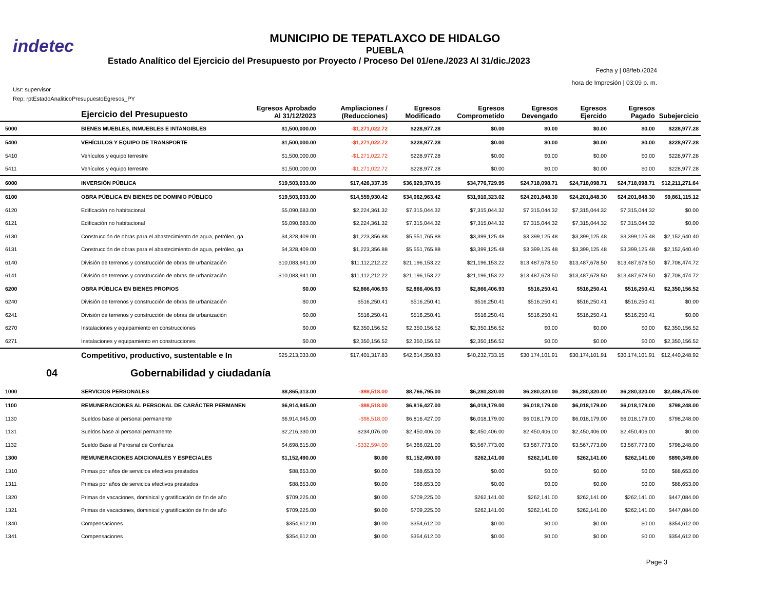indetec
MUNICIPIO DE TEPATLAXCO DE HIDALGO
PUEBLA
Estado Analítico del Ejercicio del Presupuesto por Proyecto / Proceso Del 01/ene./2023 Al 31/dic./2023
Fecha y | 08/feb./2024
hora de Impresión | 03:09 p. m.
Usr: supervisor
Rep: rptEstadoAnaliticoPresupuestoEgresos_PY
| | Ejercicio del Presupuesto | Egresos Aprobado Al 31/12/2023 | Ampliaciones / (Reducciones) | Egresos Modificado | Egresos Comprometido | Egresos Devengado | Egresos Ejercido | Egresos Pagado | Subejercicio |
| --- | --- | --- | --- | --- | --- | --- | --- | --- | --- |
| 5000 | BIENES MUEBLES, INMUEBLES E INTANGIBLES | $1,500,000.00 | -$1,271,022.72 | $228,977.28 | $0.00 | $0.00 | $0.00 | $0.00 | $228,977.28 |
| 5400 | VEHÍCULOS Y EQUIPO DE TRANSPORTE | $1,500,000.00 | -$1,271,022.72 | $228,977.28 | $0.00 | $0.00 | $0.00 | $0.00 | $228,977.28 |
| 5410 | Vehículos y equipo terrestre | $1,500,000.00 | -$1,271,022.72 | $228,977.28 | $0.00 | $0.00 | $0.00 | $0.00 | $228,977.28 |
| 5411 | Vehículos y equipo terrestre | $1,500,000.00 | -$1,271,022.72 | $228,977.28 | $0.00 | $0.00 | $0.00 | $0.00 | $228,977.28 |
| 6000 | INVERSIÓN PÚBLICA | $19,503,033.00 | $17,426,337.35 | $36,929,370.35 | $34,776,729.95 | $24,718,098.71 | $24,718,098.71 | $24,718,098.71 | $12,211,271.64 |
| 6100 | OBRA PÚBLICA EN BIENES DE DOMINIO PÚBLICO | $19,503,033.00 | $14,559,930.42 | $34,062,963.42 | $31,910,323.02 | $24,201,848.30 | $24,201,848.30 | $24,201,848.30 | $9,861,115.12 |
| 6120 | Edificación no habitacional | $5,090,683.00 | $2,224,361.32 | $7,315,044.32 | $7,315,044.32 | $7,315,044.32 | $7,315,044.32 | $7,315,044.32 | $0.00 |
| 6121 | Edificación no habitacional | $5,090,683.00 | $2,224,361.32 | $7,315,044.32 | $7,315,044.32 | $7,315,044.32 | $7,315,044.32 | $7,315,044.32 | $0.00 |
| 6130 | Construcción de obras para el abastecimiento de agua, petróleo, ga | $4,328,409.00 | $1,223,356.88 | $5,551,765.88 | $3,399,125.48 | $3,399,125.48 | $3,399,125.48 | $3,399,125.48 | $2,152,640.40 |
| 6131 | Construcción de obras para el abastecimiento de agua, petróleo, ga | $4,328,409.00 | $1,223,356.88 | $5,551,765.88 | $3,399,125.48 | $3,399,125.48 | $3,399,125.48 | $3,399,125.48 | $2,152,640.40 |
| 6140 | División de terrenos y construcción de obras de urbanización | $10,083,941.00 | $11,112,212.22 | $21,196,153.22 | $21,196,153.22 | $13,487,678.50 | $13,487,678.50 | $13,487,678.50 | $7,708,474.72 |
| 6141 | División de terrenos y construcción de obras de urbanización | $10,083,941.00 | $11,112,212.22 | $21,196,153.22 | $21,196,153.22 | $13,487,678.50 | $13,487,678.50 | $13,487,678.50 | $7,708,474.72 |
| 6200 | OBRA PÚBLICA EN BIENES PROPIOS | $0.00 | $2,866,406.93 | $2,866,406.93 | $2,866,406.93 | $516,250.41 | $516,250.41 | $516,250.41 | $2,350,156.52 |
| 6240 | División de terrenos y construcción de obras de urbanización | $0.00 | $516,250.41 | $516,250.41 | $516,250.41 | $516,250.41 | $516,250.41 | $516,250.41 | $0.00 |
| 6241 | División de terrenos y construcción de obras de urbanización | $0.00 | $516,250.41 | $516,250.41 | $516,250.41 | $516,250.41 | $516,250.41 | $516,250.41 | $0.00 |
| 6270 | Instalaciones y equipamiento en construcciones | $0.00 | $2,350,156.52 | $2,350,156.52 | $2,350,156.52 | $0.00 | $0.00 | $0.00 | $2,350,156.52 |
| 6271 | Instalaciones y equipamiento en construcciones | $0.00 | $2,350,156.52 | $2,350,156.52 | $2,350,156.52 | $0.00 | $0.00 | $0.00 | $2,350,156.52 |
| | Competitivo, productivo, sustentable e In | $25,213,033.00 | $17,401,317.83 | $42,614,350.83 | $40,232,733.15 | $30,174,101.91 | $30,174,101.91 | $30,174,101.91 | $12,440,248.92 |
| 04 | Gobernabilidad y ciudadanía | | | | | | | | |
| 1000 | SERVICIOS PERSONALES | $8,865,313.00 | -$98,518.00 | $8,766,795.00 | $6,280,320.00 | $6,280,320.00 | $6,280,320.00 | $6,280,320.00 | $2,486,475.00 |
| 1100 | REMUNERACIONES AL PERSONAL DE CARÁCTER PERMANEN | $6,914,945.00 | -$98,518.00 | $6,816,427.00 | $6,018,179.00 | $6,018,179.00 | $6,018,179.00 | $6,018,179.00 | $798,248.00 |
| 1130 | Sueldos base al personal permanente | $6,914,945.00 | -$98,518.00 | $6,816,427.00 | $6,018,179.00 | $6,018,179.00 | $6,018,179.00 | $6,018,179.00 | $798,248.00 |
| 1131 | Sueldos base al personal permanente | $2,216,330.00 | $234,076.00 | $2,450,406.00 | $2,450,406.00 | $2,450,406.00 | $2,450,406.00 | $2,450,406.00 | $0.00 |
| 1132 | Sueldo Base al Perosnal de Confianza | $4,698,615.00 | -$332,594.00 | $4,366,021.00 | $3,567,773.00 | $3,567,773.00 | $3,567,773.00 | $3,567,773.00 | $798,248.00 |
| 1300 | REMUNERACIONES ADICIONALES Y ESPECIALES | $1,152,490.00 | $0.00 | $1,152,490.00 | $262,141.00 | $262,141.00 | $262,141.00 | $262,141.00 | $890,349.00 |
| 1310 | Primas por años de servicios efectivos prestados | $88,653.00 | $0.00 | $88,653.00 | $0.00 | $0.00 | $0.00 | $0.00 | $88,653.00 |
| 1311 | Primas por años de servicios efectivos prestados | $88,653.00 | $0.00 | $88,653.00 | $0.00 | $0.00 | $0.00 | $0.00 | $88,653.00 |
| 1320 | Primas de vacaciones, dominical y gratificación de fin de año | $709,225.00 | $0.00 | $709,225.00 | $262,141.00 | $262,141.00 | $262,141.00 | $262,141.00 | $447,084.00 |
| 1321 | Primas de vacaciones, dominical y gratificación de fin de año | $709,225.00 | $0.00 | $709,225.00 | $262,141.00 | $262,141.00 | $262,141.00 | $262,141.00 | $447,084.00 |
| 1340 | Compensaciones | $354,612.00 | $0.00 | $354,612.00 | $0.00 | $0.00 | $0.00 | $0.00 | $354,612.00 |
| 1341 | Compensaciones | $354,612.00 | $0.00 | $354,612.00 | $0.00 | $0.00 | $0.00 | $0.00 | $354,612.00 |
Page 3